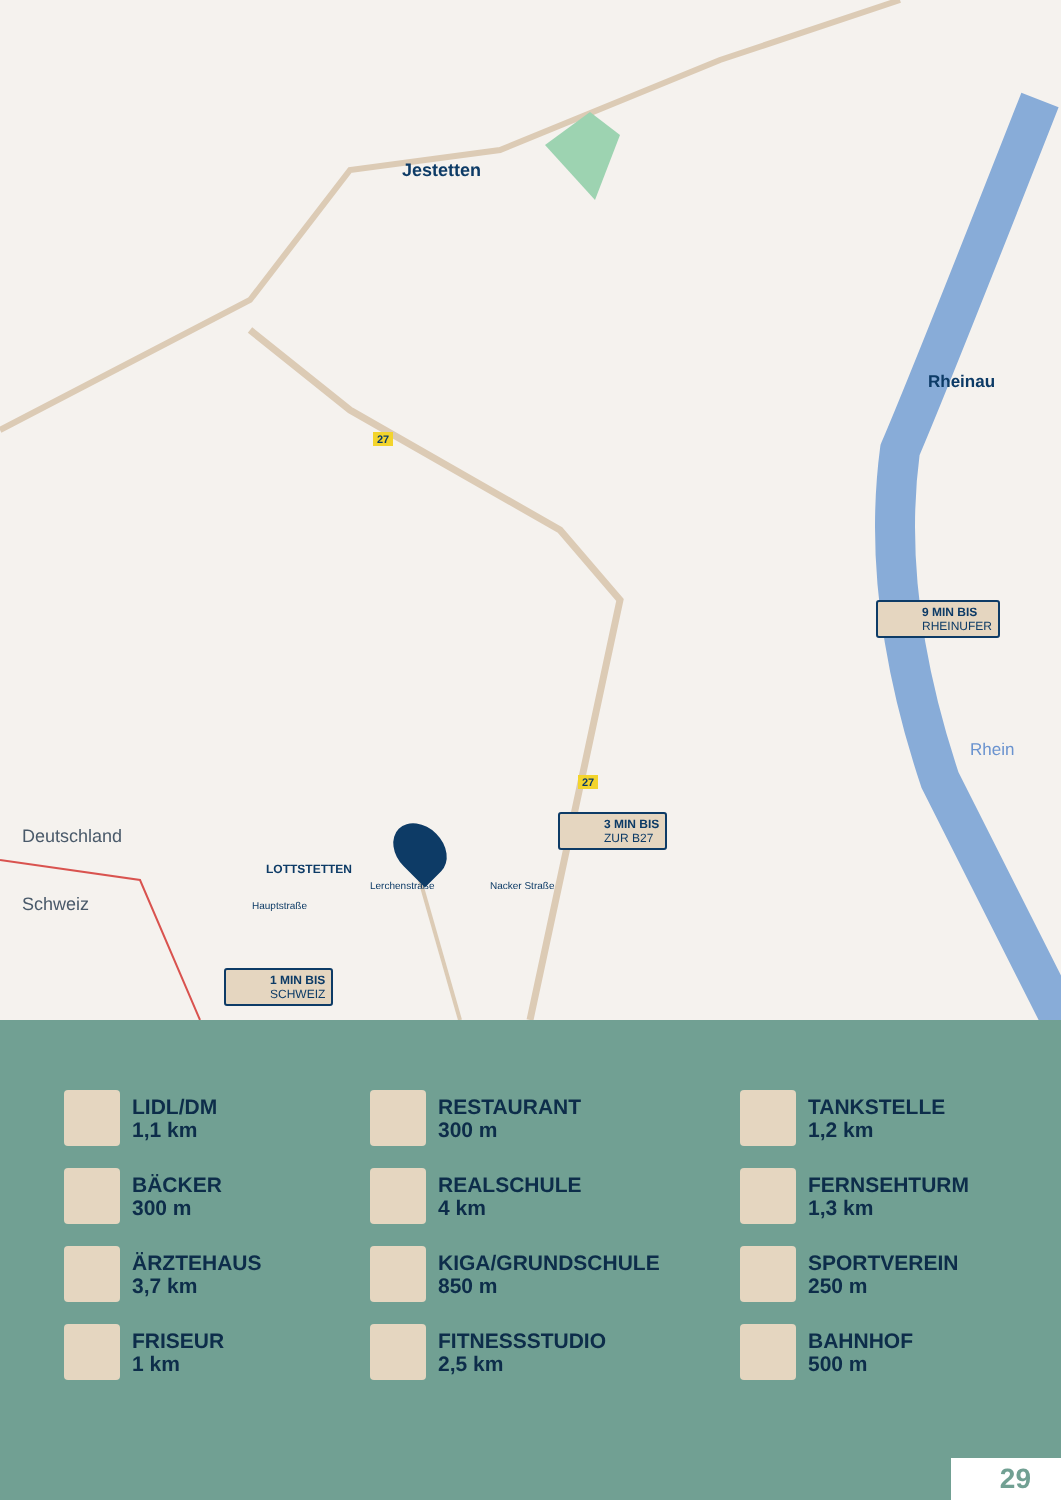Jestetten
Rheinau
Rhein
Deutschland
Schweiz
LOTTSTETTEN
Hauptstraße
Lerchenstraße Nacker Straße
27
27
9 MIN BIS
RHEINUFER
3 MIN BIS
ZUR B27
1 MIN BIS
SCHWEIZ
LIDL/DM
1,1 km
RESTAURANT
300 m
TANKSTELLE
1,2 km
BÄCKER
300 m
REALSCHULE
4 km
FERNSEHTURM
1,3 km
ÄRZTEHAUS
3,7 km
KIGA/GRUNDSCHULE
850 m
SPORTVEREIN
250 m
FRISEUR
1 km
FITNESSSTUDIO
2,5 km
BAHNHOF
500 m
29